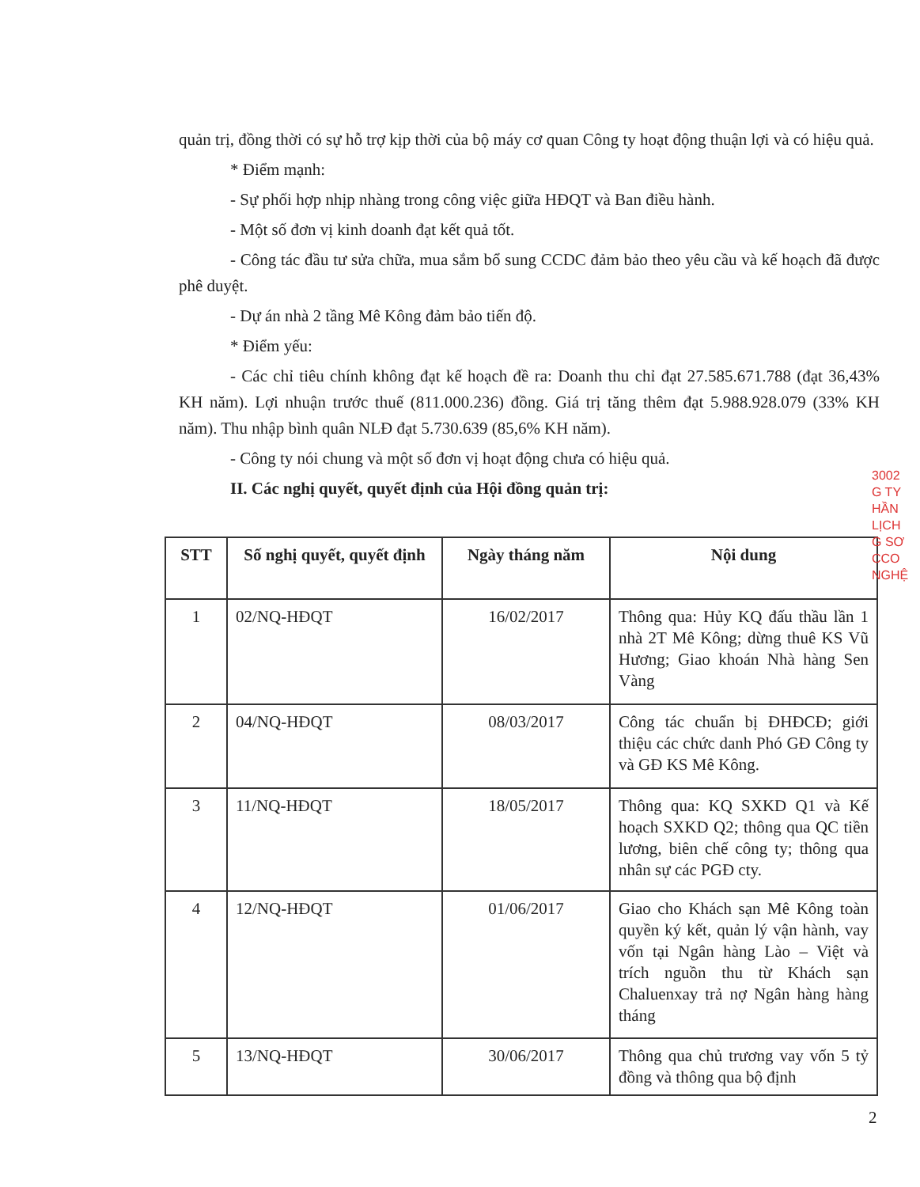quản trị, đồng thời có sự hỗ trợ kịp thời của bộ máy cơ quan Công ty hoạt động thuận lợi và có hiệu quả.
* Điểm mạnh:
- Sự phối hợp nhịp nhàng trong công việc giữa HĐQT và Ban điều hành.
- Một số đơn vị kinh doanh đạt kết quả tốt.
- Công tác đầu tư sửa chữa, mua sắm bổ sung CCDC đảm bảo theo yêu cầu và kế hoạch đã được phê duyệt.
- Dự án nhà 2 tầng Mê Kông đảm bảo tiến độ.
* Điểm yếu:
- Các chỉ tiêu chính không đạt kế hoạch đề ra: Doanh thu chỉ đạt 27.585.671.788 (đạt 36,43% KH năm). Lợi nhuận trước thuế (811.000.236) đồng. Giá trị tăng thêm đạt 5.988.928.079 (33% KH năm). Thu nhập bình quân NLĐ đạt 5.730.639 (85,6% KH năm).
- Công ty nói chung và một số đơn vị hoạt động chưa có hiệu quả.
II. Các nghị quyết, quyết định của Hội đồng quản trị:
| STT | Số nghị quyết, quyết định | Ngày tháng năm | Nội dung |
| --- | --- | --- | --- |
| 1 | 02/NQ-HĐQT | 16/02/2017 | Thông qua: Hủy KQ đấu thầu lần 1 nhà 2T Mê Kông; dừng thuê KS Vũ Hương; Giao khoán Nhà hàng Sen Vàng |
| 2 | 04/NQ-HĐQT | 08/03/2017 | Công tác chuẩn bị ĐHĐCĐ; giới thiệu các chức danh Phó GĐ Công ty và GĐ KS Mê Kông. |
| 3 | 11/NQ-HĐQT | 18/05/2017 | Thông qua: KQ SXKD Q1 và Kế hoạch SXKD Q2; thông qua QC tiền lương, biên chế công ty; thông qua nhân sự các PGĐ cty. |
| 4 | 12/NQ-HĐQT | 01/06/2017 | Giao cho Khách sạn Mê Kông toàn quyền ký kết, quản lý vận hành, vay vốn tại Ngân hàng Lào – Việt và trích nguồn thu từ Khách sạn Chaluenxay trả nợ Ngân hàng hàng tháng |
| 5 | 13/NQ-HĐQT | 30/06/2017 | Thông qua chủ trương vay vốn 5 tỷ đồng và thông qua bộ định |
3002
G TY
HẦN
LỊCH
G SƠ
CCO
NGHỆ
2